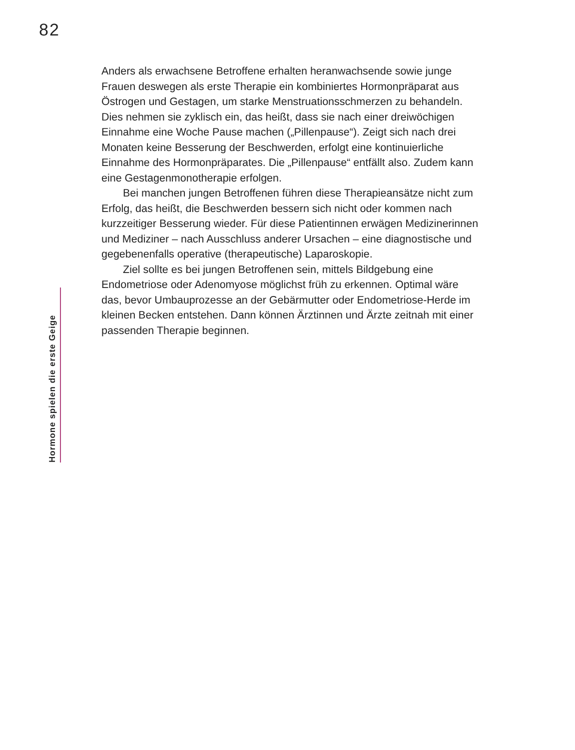82
Hormone spielen die erste Geige
Anders als erwachsene Betroffene erhalten heranwachsende sowie junge Frauen deswegen als erste Therapie ein kombiniertes Hormon­präparat aus Östrogen und Gestagen, um starke Menstruations­schmerzen zu behandeln. Dies nehmen sie zyklisch ein, das heißt, dass sie nach einer dreiwöchigen Einnahme eine Woche Pause ma­chen („Pillenpause“). Zeigt sich nach drei Monaten keine Besserung der Beschwerden, erfolgt eine kontinuierliche Einnahme des Hor­monpräparates. Die „Pillenpause“ entfällt also. Zudem kann eine Gestagenmonotherapie erfolgen.
Bei manchen jungen Betroffenen führen diese Therapieansätze nicht zum Erfolg, das heißt, die Beschwerden bessern sich nicht oder kommen nach kurzzeitiger Besserung wieder. Für diese Patien­tinnen erwägen Medizinerinnen und Mediziner – nach Ausschluss anderer Ursachen – eine diagnostische und gegebenenfalls operati­ve (therapeutische) Laparoskopie.
Ziel sollte es bei jungen Betroffenen sein, mittels Bildgebung ei­ne Endometriose oder Adenomyose möglichst früh zu erkennen. Optimal wäre das, bevor Umbauprozesse an der Gebärmutter oder Endometriose-Herde im kleinen Becken entstehen. Dann können Ärztinnen und Ärzte zeitnah mit einer passenden Therapie beginnen.